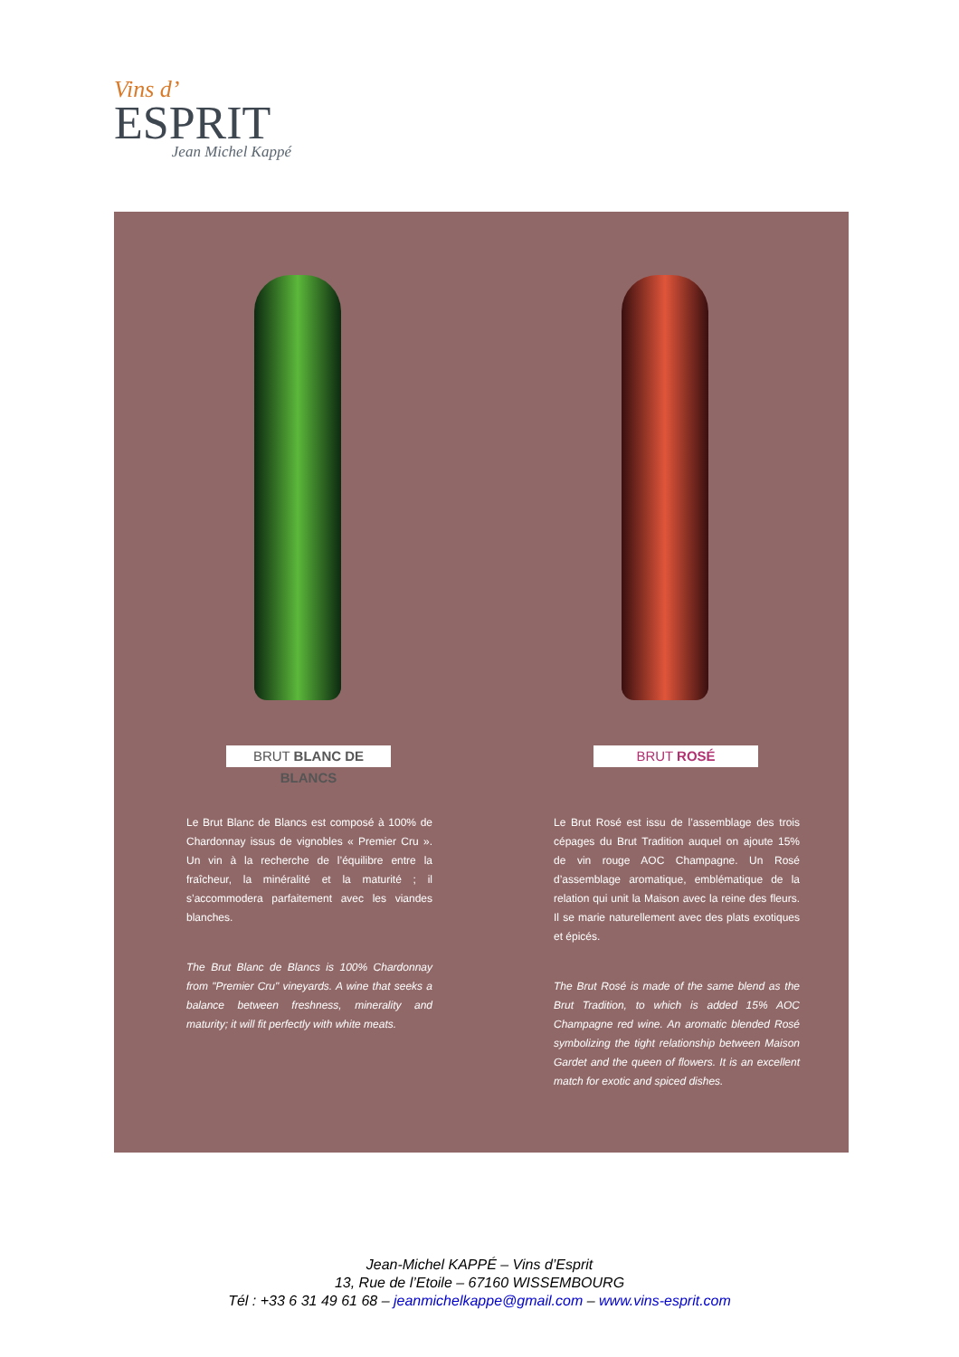Vins d’
ESPRIT
Jean Michel Kappé
BRUT BLANC DE BLANCS
Le Brut Blanc de Blancs est composé à 100% de Chardonnay issus de vignobles « Premier Cru ». Un vin à la recherche de l’équilibre entre la fraîcheur, la minéralité et la maturité ; il s’accommodera parfaitement avec les viandes blanches.
The Brut Blanc de Blancs is 100% Chardonnay from "Premier Cru" vineyards. A wine that seeks a balance between freshness, minerality and maturity; it will fit perfectly with white meats.
BRUT ROSÉ
Le Brut Rosé est issu de l’assemblage des trois cépages du Brut Tradition auquel on ajoute 15% de vin rouge AOC Champagne. Un Rosé d’assemblage aromatique, emblématique de la relation qui unit la Maison avec la reine des fleurs. Il se marie naturellement avec des plats exotiques et épicés.
The Brut Rosé is made of the same blend as the Brut Tradition, to which is added 15% AOC Champagne red wine. An aromatic blended Rosé symbolizing the tight relationship between Maison Gardet and the queen of flowers. It is an excellent match for exotic and spiced dishes.
Jean-Michel KAPPÉ – Vins d’Esprit
13, Rue de l’Etoile – 67160 WISSEMBOURG
Tél : +33 6 31 49 61 68 – jeanmichelkappe@gmail.com – www.vins-esprit.com